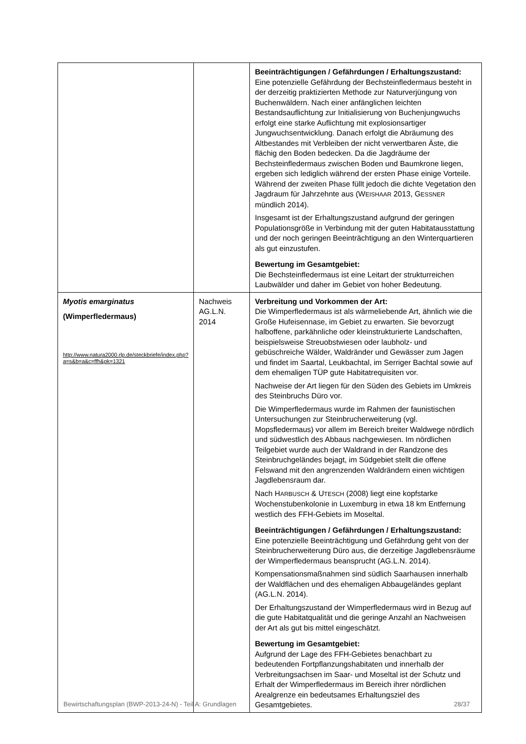| | | Beeinträchtigungen / Gefährdungen / Erhaltungszustand: Eine potenzielle Gefährdung der Bechsteinfledermaus besteht in der derzeitig praktizierten Methode zur Naturverjüngung von Buchenwäldern. Nach einer anfänglichen leichten Bestandsauflichtung zur Initialisierung von Buchenjungwuchs erfolgt eine starke Auflichtung mit explosionsartiger Jungwuchsentwicklung. Danach erfolgt die Abräumung des Altbestandes mit Verbleiben der nicht verwertbaren Äste, die flächig den Boden bedecken. Da die Jagdräume der Bechsteinfledermaus zwischen Boden und Baumkrone liegen, ergeben sich lediglich während der ersten Phase einige Vorteile. Während der zweiten Phase füllt jedoch die dichte Vegetation den Jagdraum für Jahrzehnte aus (W EISHAAR 2013, G ESSNER mündlich 2014). Insgesamt ist der Erhaltungszustand aufgrund der geringen Populationsgröße in Verbindung mit der guten Habitatausstattung und der noch geringen Beeinträchtigung an den Winterquartieren als gut einzustufen. Bewertung im Gesamtgebiet: Die Bechsteinfledermaus ist eine Leitart der strukturreichen Laubwälder und daher im Gebiet von hoher Bedeutung. |
| Myotis emarginatus (Wimperfledermaus) http://www.natura2000.rlp.de/steckbriefe/index.php?a=s&b=a&c=ffh&pk=1321 | Nachweis AG.L.N. 2014 | Verbreitung und Vorkommen der Art: Die Wimperfledermaus ist als wärmeliebende Art, ähnlich wie die Große Hufeisennase, im Gebiet zu erwarten. Sie bevorzugt halboffene, parkähnliche oder kleinstrukturierte Landschaften, beispielsweise Streuobstwiesen oder laubholz- und gebüschreiche Wälder, Waldränder und Gewässer zum Jagen und findet im Saartal, Leukbachtal, im Serriger Bachtal sowie auf dem ehemaligen TÜP gute Habitatrequisiten vor. Nachweise der Art liegen für den Süden des Gebiets im Umkreis des Steinbruchs Düro vor. Die Wimperfledermaus wurde im Rahmen der faunistischen Untersuchungen zur Steinbrucherweiterung (vgl. Mopsfledermaus) vor allem im Bereich breiter Waldwege nördlich und südwestlich des Abbaus nachgewiesen. Im nördlichen Teilgebiet wurde auch der Waldrand in der Randzone des Steinbruchgeländes bejagt, im Südgebiet stellt die offene Felswand mit den angrenzenden Waldrändern einen wichtigen Jagdlebensraum dar. Nach H ARBUSCH & U TESCH (2008) liegt eine kopfstarke Wochenstubenkolonie in Luxemburg in etwa 18 km Entfernung westlich des FFH-Gebiets im Moseltal. Beeinträchtigungen / Gefährdungen / Erhaltungszustand: Eine potenzielle Beeinträchtigung und Gefährdung geht von der Steinbrucherweiterung Düro aus, die derzeitige Jagdlebensräume der Wimperfledermaus beansprucht (AG.L.N. 2014). Kompensationsmaßnahmen sind südlich Saarhausen innerhalb der Waldflächen und des ehemaligen Abbaugeländes geplant (AG.L.N. 2014). Der Erhaltungszustand der Wimperfledermaus wird in Bezug auf die gute Habitatqualität und die geringe Anzahl an Nachweisen der Art als gut bis mittel eingeschätzt. Bewertung im Gesamtgebiet: Aufgrund der Lage des FFH-Gebietes benachbart zu bedeutenden Fortpflanzungshabitaten und innerhalb der Verbreitungsachsen im Saar- und Moseltal ist der Schutz und Erhalt der Wimperfledermaus im Bereich ihrer nördlichen Arealgrenze ein bedeutsames Erhaltungsziel des Gesamtgebietes. |
Bewirtschaftungsplan (BWP-2013-24-N) - Teil A: Grundlagen 28/37